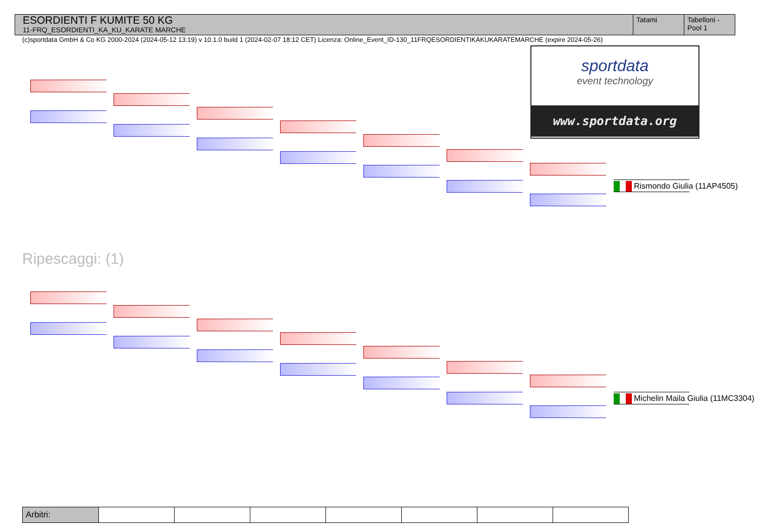ESORDIENTI F KUMITE 50 KG
11-FRQ_ESORDIENTI_KA_KU_KARATE MARCHE
Tatami Tabelloni - Pool 1
(c)sportdata GmbH & Co KG 2000-2024 (2024-05-12 13:19) v 10.1.0 build 1 (2024-02-07 18:12 CET) Licenza: Online_Event_ID-130_11FRQESORDIENTIKAKUKARATEMARCHE (expire 2024-05-26)
sportdata
event technology
www.sportdata.org
Rismondo Giulia (11AP4505)
Ripescaggi: (1)
Michelin Maila Giulia (11MC3304)
| Arbitri: | | | | | | | |